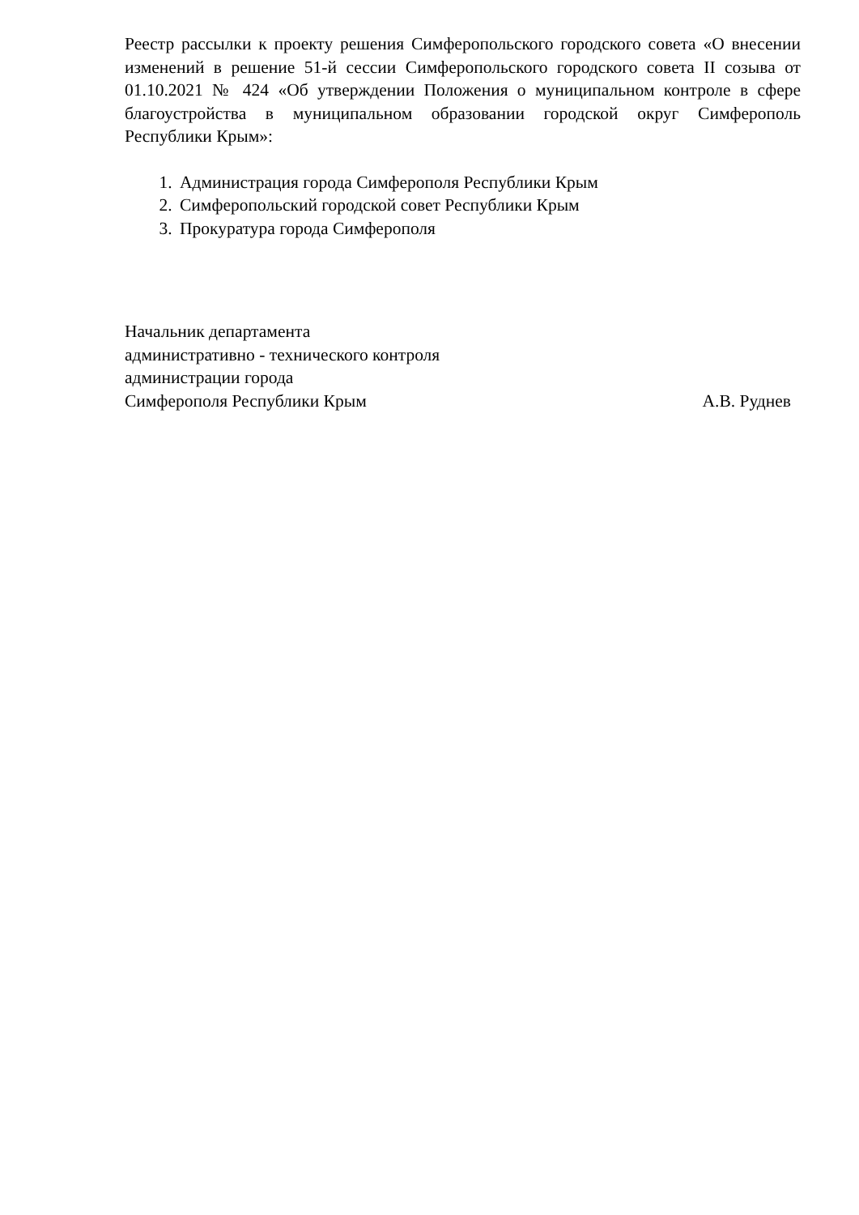Реестр рассылки к проекту решения Симферопольского городского совета «О внесении изменений в решение 51-й сессии Симферопольского городского совета II созыва от 01.10.2021 № 424 «Об утверждении Положения о муниципальном контроле в сфере благоустройства в муниципальном образовании городской округ Симферополь Республики Крым»:
1. Администрация города Симферополя Республики Крым
2. Симферопольский городской совет Республики Крым
3. Прокуратура города Симферополя
Начальник департамента
административно - технического контроля
администрации города
Симферополя Республики Крым А.В. Руднев